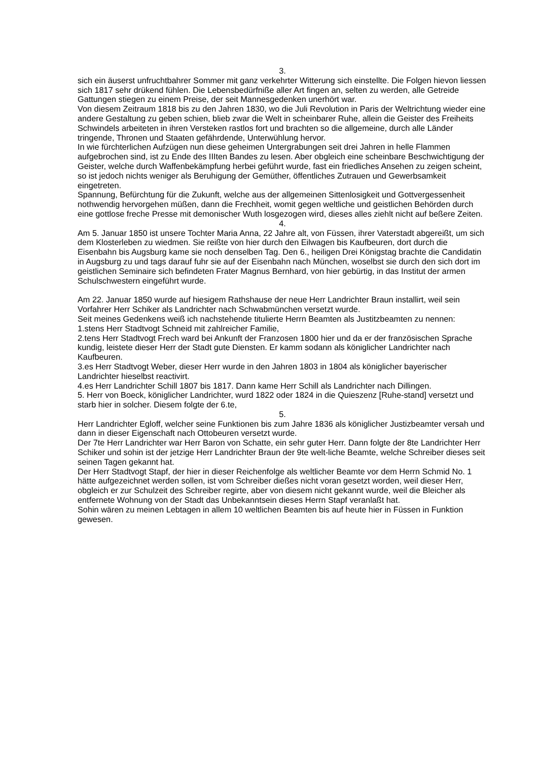3.
sich ein äuserst unfruchtbahrer Sommer mit ganz verkehrter Witterung sich einstellte. Die Folgen hievon liessen sich 1817 sehr drükend fühlen. Die Lebensbedürfniße aller Art fingen an, selten zu werden, alle Getreide Gattungen stiegen zu einem Preise, der seit Mannesgedenken unerhört war.
Von diesem Zeitraum 1818 bis zu den Jahren 1830, wo die Juli Revolution in Paris der Weltrichtung wieder eine andere Gestaltung zu geben schien, blieb zwar die Welt in scheinbarer Ruhe, allein die Geister des Freiheits Schwindels arbeiteten in ihren Versteken rastlos fort und brachten so die allgemeine, durch alle Länder tringende, Thronen und Staaten gefährdende, Unterwühlung hervor.
In wie fürchterlichen Aufzügen nun diese geheimen Untergrabungen seit drei Jahren in helle Flammen aufgebrochen sind, ist zu Ende des IIIten Bandes zu lesen. Aber obgleich eine scheinbare Beschwichtigung der Geister, welche durch Waffenbekämpfung herbei geführt wurde, fast ein friedliches Ansehen zu zeigen scheint, so ist jedoch nichts weniger als Beruhigung der Gemüther, öffentliches Zutrauen und Gewerbsamkeit eingetreten.
Spannung, Befürchtung für die Zukunft, welche aus der allgemeinen Sittenlosigkeit und Gottvergessenheit nothwendig hervorgehen müßen, dann die Frechheit, womit gegen weltliche und geistlichen Behörden durch eine gottlose freche Presse mit demonischer Wuth losgezogen wird, dieses alles ziehlt nicht auf beßere Zeiten.
4.
Am 5. Januar 1850 ist unsere Tochter Maria Anna, 22 Jahre alt, von Füssen, ihrer Vaterstadt abgereißt, um sich dem Klosterleben zu wiedmen. Sie reißte von hier durch den Eilwagen bis Kaufbeuren, dort durch die Eisenbahn bis Augsburg kame sie noch denselben Tag. Den 6., heiligen Drei Königstag brachte die Candidatin in Augsburg zu und tags darauf fuhr sie auf der Eisenbahn nach München, woselbst sie durch den sich dort im geistlichen Seminaire sich befindeten Frater Magnus Bernhard, von hier gebürtig, in das Institut der armen Schulschwestern eingeführt wurde.
Am 22. Januar 1850 wurde auf hiesigem Rathshause der neue Herr Landrichter Braun installirt, weil sein Vorfahrer Herr Schiker als Landrichter nach Schwabmünchen versetzt wurde.
Seit meines Gedenkens weiß ich nachstehende titulierte Herrn Beamten als Justitzbeamten zu nennen:
1.stens Herr Stadtvogt Schneid mit zahlreicher Familie,
2.tens Herr Stadtvogt Frech ward bei Ankunft der Franzosen 1800 hier und da er der französischen Sprache kundig, leistete dieser Herr der Stadt gute Diensten. Er kamm sodann als königlicher Landrichter nach Kaufbeuren.
3.es Herr Stadtvogt Weber, dieser Herr wurde in den Jahren 1803 in 1804 als königlicher bayerischer Landrichter hieselbst reactivirt.
4.es Herr Landrichter Schill 1807 bis 1817. Dann kame Herr Schill als Landrichter nach Dillingen.
5. Herr von Boeck, königlicher Landrichter, wurd 1822 oder 1824 in die Quieszenz [Ruhe-stand] versetzt und starb hier in solcher. Diesem folgte der 6.te,
5.
Herr Landrichter Egloff, welcher seine Funktionen bis zum Jahre 1836 als königlicher Justizbeamter versah und dann in dieser Eigenschaft nach Ottobeuren versetzt wurde.
Der 7te Herr Landrichter war Herr Baron von Schatte, ein sehr guter Herr. Dann folgte der 8te Landrichter Herr Schiker und sohin ist der jetzige Herr Landrichter Braun der 9te welt-liche Beamte, welche Schreiber dieses seit seinen Tagen gekannt hat.
Der Herr Stadtvogt Stapf, der hier in dieser Reichenfolge als weltlicher Beamte vor dem Herrn Schmid No. 1 hätte aufgezeichnet werden sollen, ist vom Schreiber dießes nicht voran gesetzt worden, weil dieser Herr, obgleich er zur Schulzeit des Schreiber regirte, aber von diesem nicht gekannt wurde, weil die Bleicher als entfernete Wohnung von der Stadt das Unbekanntsein dieses Herrn Stapf veranlaßt hat.
Sohin wären zu meinen Lebtagen in allem 10 weltlichen Beamten bis auf heute hier in Füssen in Funktion gewesen.